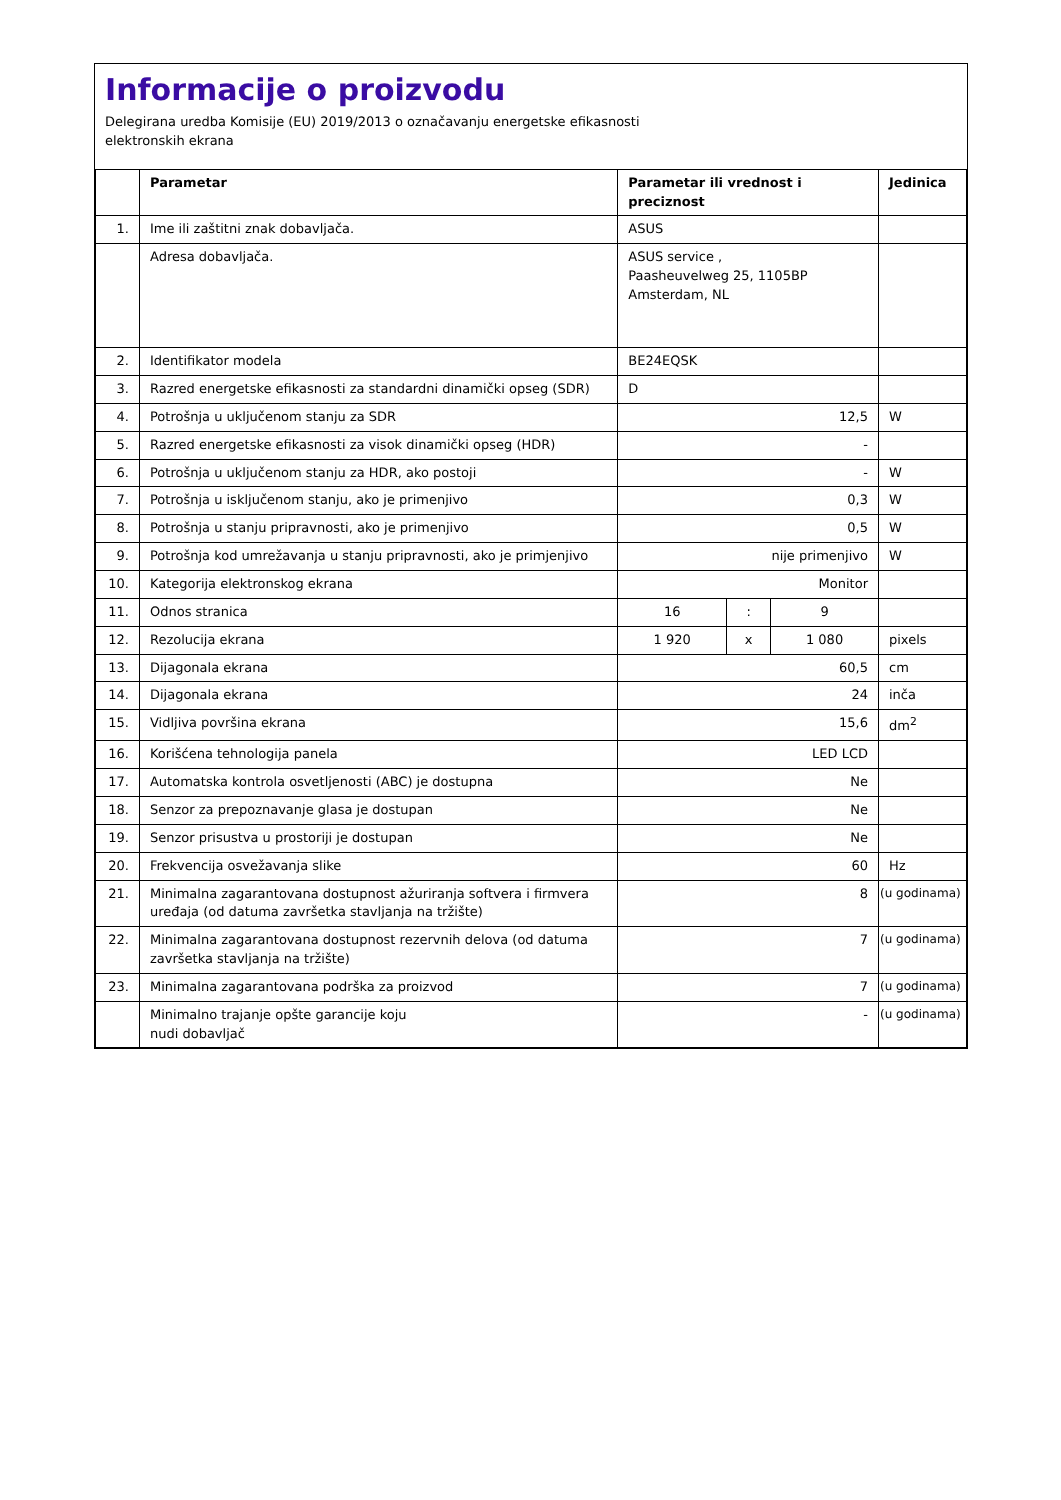Informacije o proizvodu
Delegirana uredba Komisije (EU) 2019/2013 o označavanju energetske efikasnosti
elektronskih ekrana
| | Parametar | Parametar ili vrednost i preciznost | | | Jedinica |
| --- | --- | --- | --- | --- | --- |
| 1. | Ime ili zaštitni znak dobavljača. | ASUS | | | |
| | Adresa dobavljača. | ASUS service , Paasheuvelweg 25, 1105BP Amsterdam, NL | | | |
| 2. | Identifikator modela | BE24EQSK | | | |
| 3. | Razred energetske efikasnosti za standardni dinamički opseg (SDR) | D | | | |
| 4. | Potrošnja u uključenom stanju za SDR | 12,5 | | | W |
| 5. | Razred energetske efikasnosti za visok dinamički opseg (HDR) | - | | | |
| 6. | Potrošnja u uključenom stanju za HDR, ako postoji | - | | | W |
| 7. | Potrošnja u isključenom stanju, ako je primenjivo | 0,3 | | | W |
| 8. | Potrošnja u stanju pripravnosti, ako je primenjivo | 0,5 | | | W |
| 9. | Potrošnja kod umrežavanja u stanju pripravnosti, ako je primjenjivo | nije primenjivo | | | W |
| 10. | Kategorija elektronskog ekrana | Monitor | | | |
| 11. | Odnos stranica | 16 | : | 9 | |
| 12. | Rezolucija ekrana | 1 920 | x | 1 080 | pixels |
| 13. | Dijagonala ekrana | 60,5 | | | cm |
| 14. | Dijagonala ekrana | 24 | | | inča |
| 15. | Vidljiva površina ekrana | 15,6 | | | dm<sup>2</sup> |
| 16. | Korišćena tehnologija panela | LED LCD | | | |
| 17. | Automatska kontrola osvetljenosti (ABC) je dostupna | Ne | | | |
| 18. | Senzor za prepoznavanje glasa je dostupan | Ne | | | |
| 19. | Senzor prisustva u prostoriji je dostupan | Ne | | | |
| 20. | Frekvencija osvežavanja slike | 60 | | | Hz |
| 21. | Minimalna zagarantovana dostupnost ažuriranja softvera i firmvera uređaja (od datuma završetka stavljanja na tržište) | 8 | | | (u godinama) |
| 22. | Minimalna zagarantovana dostupnost rezervnih delova (od datuma završetka stavljanja na tržište) | 7 | | | (u godinama) |
| 23. | Minimalna zagarantovana podrška za proizvod | 7 | | | (u godinama) |
| | Minimalno trajanje opšte garancije koju nudi dobavljač | - | | | (u godinama) |